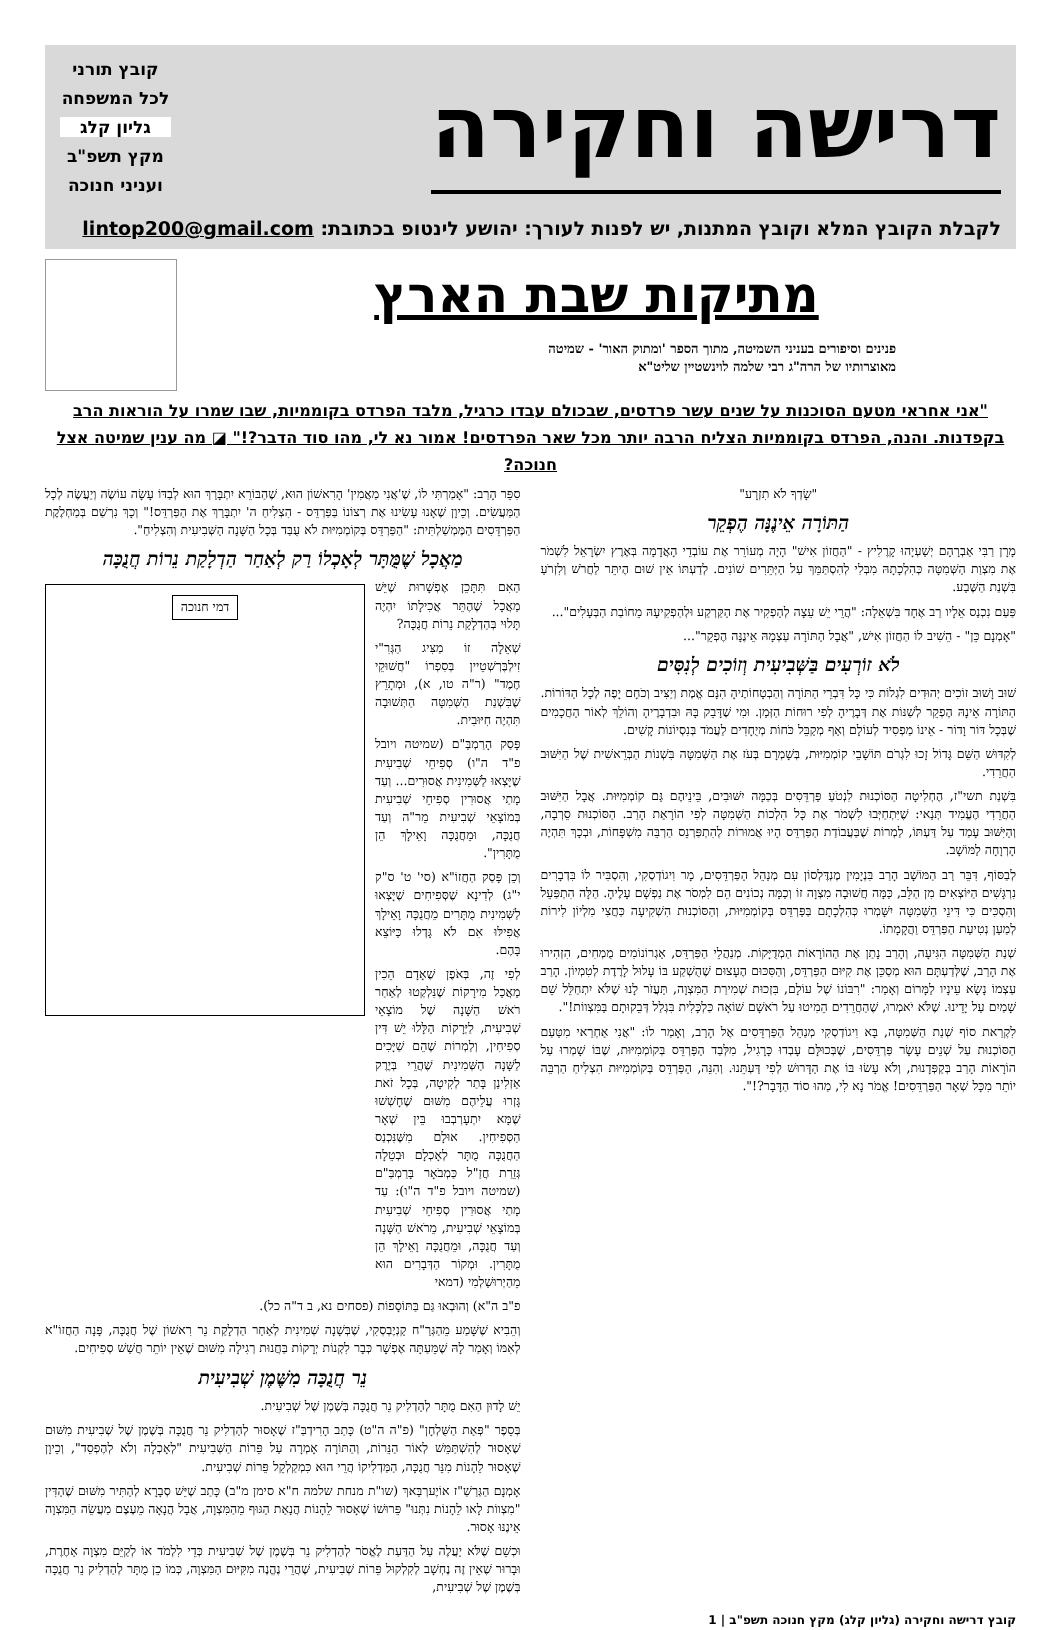דרישה וחקירה
קובץ תורני
לכל המשפחה
גליון קלג
מקץ תשפ"ב
ועניני חנוכה
לקבלת הקובץ המלא וקובץ המתנות, יש לפנות לעורך: יהושע לינטופ בכתובת: lintop200@gmail.com
מתיקות שבת הארץ
פנינים וסיפורים בעניני השמיטה, מתוך הספר 'ומתוק האור' - שמיטה
מאוצרותיו של הרה"ג רבי שלמה לוינשטיין שליט"א
"אני אחראי מטעם הסוכנות על שנים עשר פרדסים, שבכולם עבדו כרגיל, מלבד הפרדס בקוממיות, שבו שמרו על הוראות הרב בקפדנות. והנה, הפרדס בקוממיות הצליח הרבה יותר מכל שאר הפרדסים! אמור נא לי, מהו סוד הדבר?!" ◪ מה ענין שמיטה אצל חנוכה?
"שָׂדְךָ לֹא תִזְרָע"
הַתּוֹרָה אֵינֶנָּה הֶפְקֵר
מָרָן רַבִּי אַבְרָהָם יְשַׁעְיָהוּ קָרֶלִיץ - "הַחֲזוֹן אִישׁ" הָיָה מְעוֹרֵר אֶת עוֹבְדֵי הָאֲדָמָה בְּאֶרֶץ יִשְׂרָאֵל לִשְׁמֹר אֶת מִצְוַת הַשְּׁמִטָּה כְּהִלְכָתָהּ מִבְּלִי לְהִסְתַּמֵּךְ עַל הַיְּתֵּרִים שׁוֹנִים. לְדַעְתּוֹ אֵין שׁוּם הֶיתֵּר לַחֲרֹשׁ וְלִזְרֹעַ בִּשְׁנַת הַשֶּׁבַע.
פַּעַם נִכְנַס אֵלָיו רַב אֶחָד בִּשְׁאֵלָה: "הֲרֵי יֵשׁ עֵצָה לְהַפְקִיר אֶת הַקַּרְקַע וּלְהַפְקִיעָהּ מֵחוֹבַת הַבְּעָלִים"...
"אָמְנָם כֵּן" - הֵשִׁיב לוֹ הַחֲזוֹן אִישׁ, "אֲבָל הַתּוֹרָה עַצְמָהּ אֵינֶנָּה הֶפְקֵר"...
לֹא זוֹרְעִים בַּשְּׁבִיעִית וְזוֹכִים לְנִסִּים
שׁוּב וָשׁוּב זוֹכִים יְהוּדִים לִגְלוֹת כִּי כָּל דִּבְרֵי הַתּוֹרָה וְהַבְטָחוֹתֶיהָ הִנָּם אֱמֶת וְיַצִּיב וְכֹחָם יָפֶה לְכָל הַדּוֹרוֹת. הַתּוֹרָה אֵינָהּ הֶפְקֵר לְשַׁנּוֹת אֶת דְּבָרֶיהָ לְפִי רוּחוֹת הַזְּמַן. וּמִי שֶׁדָּבֵק בָּהּ וּבִדְבָרֶיהָ וְהוֹלֵךְ לְאוֹר הַחֲכָמִים שֶׁבְּכָל דּוֹר וָדוֹר - אֵינוֹ מַפְסִיד לְעוֹלָם וְאַף מְקַבֵּל כֹּחוֹת מְיֻחָדִים לַעֲמֹד בְּנִסְיוֹנוֹת קָשִׁים.
לְקִדּוּשׁ הַשֵּׁם גָּדוֹל זָכוּ לִגְרֹם תּוֹשָׁבֵי קוֹמְמִיּוּת, בְּשָׁמְרָם בְּעֹז אֶת הַשְּׁמִטָּה בִּשְׁנוֹת הַבְּרֵאשִׁית שֶׁל הַיִּשּׁוּב הַחֲרֵדִי.
בִּשְׁנַת תשי"ז, הֶחְלִיטָה הַסּוֹכְנוּת לִנְטֹעַ פַּרְדֵּסִים בְּכַמָּה יִשּׁוּבִים, בֵּינֵיהֶם גַּם קוֹמְמִיּוּת. אֲבָל הַיִּשּׁוּב הַחֲרֵדִי הֶעֱמִיד תְּנַאי: שֶׁיִּתְחַיְּבוּ לִשְׁמֹר אֶת כָּל הִלְכוֹת הַשְּׁמִטָּה לְפִי הוֹרָאַת הָרַב. הַסּוֹכְנוּת סֵרְבָה, וְהַיִּשּׁוּב עָמַד עַל דַּעְתּוֹ, לַמְרוֹת שֶׁבַּעֲבוֹדַת הַפַּרְדֵּס הָיוּ אֲמוּרוֹת לְהִתְפַּרְנֵס הַרְבֵּה מִשְׁפָּחוֹת, וּבְכָךְ תִּהְיֶה הָרְוָחָה לַמּוֹשָׁב.
לְבַסּוֹף, דִּבֵּר רַב הַמּוֹשָׁב הָרַב בִּנְיָמִין מֶנְדֶּלְסוֹן עִם מְנַהֵל הַפַּרְדֵּסִים, מָר וִיגוֹדְסְקִי, וְהִסְבִּיר לוֹ בִּדְבָרִים נִרְגָּשִׁים הַיּוֹצְאִים מִן הַלֵּב, כַּמָּה חֲשׁוּבָה מִצְוָה זוֹ וְכַמָּה נְכוֹנִים הֵם לִמְסֹר אֶת נַפְשָׁם עָלֶיהָ. הַלָּה הִתְפַּעֵל וְהִסְכִּים כִּי דִּינֵי הַשְּׁמִטָּה יִשָּׁמְרוּ כְּהִלְכָתָם בַּפַּרְדֵּס בְּקוֹמְמִיּוּת, וְהַסּוֹכְנוּת הִשְׁקִיעָה כַּחֲצִי מִלְיוֹן לִירוֹת לְמַעַן נְטִיעַת הַפַּרְדֵּס וַהֲקָמָתוֹ.
שְׁנַת הַשְּׁמִטָּה הִגִּיעָה, וְהָרַב נָתַן אֶת הַהוֹרָאוֹת הַמְדֻיָּקוֹת. מְנַהֲלֵי הַפַּרְדֵּס, אַגְרוֹנוֹמִים מֻמְחִים, הִזְהִירוּ אֶת הָרַב, שֶׁלְּדַעְתָּם הוּא מְסַכֵּן אֶת קִיּוּם הַפַּרְדֵּס, וְהַסִּכּוּם הֶעָצוּם שֶׁהֻשְׁקַע בּוֹ עָלוּל לָרֶדֶת לְטִמְיוֹן. הָרַב עַצְמוֹ נָשָׂא עֵינָיו לַמָּרוֹם וְאָמַר: "רִבּוֹנוֹ שֶׁל עוֹלָם, בִּזְכוּת שְׁמִירַת הַמִּצְוָה, תַּעֲזֹר לָנוּ שֶׁלֹּא יִתְחַלֵּל שֵׁם שָׁמַיִם עַל יָדֵינוּ. שֶׁלֹּא יֹאמְרוּ, שֶׁהַחֲרֵדִים הֵמִיטוּ עַל רֹאשָׁם שׁוֹאָה כַּלְכָּלִית בִּגְלַל דְּבֵקוּתָם בַּמִּצְווֹת!".
לִקְרַאת סוֹף שְׁנַת הַשְּׁמִטָּה, בָּא וִיגוֹדְסְקִי מְנַהֵל הַפַּרְדֵּסִים אֶל הָרַב, וְאָמַר לוֹ: "אֲנִי אַחְרַאי מִטַּעַם הַסּוֹכְנוּת עַל שְׁנֵים עָשָׂר פַּרְדֵּסִים, שֶׁבְּכוּלָּם עָבְדוּ כָּרָגִיל, מִלְּבַד הַפַּרְדֵּס בְּקוֹמְמִיּוּת, שֶׁבּוֹ שָׁמְרוּ עַל הוֹרָאוֹת הָרַב בְּקַפְּדָנוּת, וְלֹא עָשׂוּ בּוֹ אֶת הַדָּרוּשׁ לְפִי דַּעְתֵּנוּ. וְהִנֵּה, הַפַּרְדֵּס בְּקוֹמְמִיּוּת הִצְלִיחַ הַרְבֵּה יוֹתֵר מִכָּל שְׁאָר הַפַּרְדֵּסִים! אֱמֹר נָא לִי, מַהוּ סוֹד הַדָּבָר?!".
סִפֵּר הָרַב: "אָמַרְתִּי לוֹ, שֶׁ'אֲנִי מַאֲמִין' הָרִאשׁוֹן הוּא, שֶׁהַבּוֹרֵא יִתְבָּרַךְ הוּא לְבַדּוֹ עָשָׂה עוֹשֶׂה וְיַעֲשֶׂה לְכָל הַמַּעֲשִׂים. וְכֵיוָן שֶׁאָנוּ עָשִׂינוּ אֶת רְצוֹנוֹ בַּפַּרְדֵּס - הִצְלִיחַ ה' יִתְבָּרַךְ אֶת הַפַּרְדֵּס!" וְכָךְ נִרְשַׁם בְּמַחְלֶקֶת הַפַּרְדֵּסִים הַמֶּמְשַׁלְתִּית: "הַפַּרְדֵּס בְּקוֹמְמִיּוּת לֹא עֻבַּד בְּכָל הַשָּׁנָה הַשְּׁבִיעִית וְהִצְלִיחַ".
מַאֲכָל שֶׁמֻּתָּר לְאָכְלוֹ רַק לְאַחַר הַדְלָקַת נֵרוֹת חֲנֻכָּה
הַאִם תִּתָּכֵן אֶפְשָׁרוּת שֶׁיֵּשׁ מַאֲכָל שֶׁהֶתֵּר אֲכִילָתוֹ יִהְיֶה תָּלוּי בְּהַדְלָקַת נֵרוֹת חֲנֻכָּה?
שְׁאֵלָה זוֹ מַצִּיג הַגְּרִ"י זִילְבֶּרְשְׁטֵיין בְּסִפְרוֹ "חֲשׁוּקֵי חֶמֶד" (ר"ה טו, א), וּמְתָרֵץ שֶׁבִּשְׁנַת הַשְּׁמִטָּה הַתְּשׁוּבָה תִּהְיֶה חִיּוּבִית.
פָּסַק הָרַמְבַּ"ם (שמיטה ויובל פ"ד ה"ו) סְפִיחֵי שְׁבִיעִית שֶׁיָּצְאוּ לַשְּׁמִינִית אֲסוּרִים... וְעַד מָתַי אֲסוּרִין סְפִיחֵי שְׁבִיעִית בְּמוֹצָאֵי שְׁבִיעִית מֵר"ה וְעַד חֲנֻכָּה, וּמֵחֲנֻכָּה וָאֵילָךְ הֵן מֻתָּרִין".
וְכֵן פָּסַק הַחֲזוֹ"א (סי' ט' ס"ק י"ג) לְדִינָא שֶׁסְּפִיחִים שֶׁיָּצְאוּ לַשְּׁמִינִית מֻתָּרִים מֵחֲנֻכָּה וָאֵילָךְ אֲפִילּוּ אִם לֹא גָּדְלוּ כַּיּוֹצֵא בָּהֶם.
לְפִי זֶה, בְּאֹפֶן שֶׁאָדָם הֵכִין מַאֲכַל מִירָקוֹת שֶׁנִּלְקְטוּ לְאַחַר רֹאשׁ הַשָּׁנָה שֶׁל מוֹצָאֵי שְׁבִיעִית, לַיְּרָקוֹת הַלָּלוּ יֵשׁ דִּין סְפִיחִין, וְלַמְרוֹת שֶׁהֵם שַׁיָּכִים לַשָּׁנָה הַשְּׁמִינִית שֶׁהֲרֵי בְּיֶרֶק אַזְלִינַן בָּתַר לְקִיטָה, בְּכָל זֹאת גָּזְרוּ עֲלֵיהֶם מִשּׁוּם שֶׁחָשְׁשׁוּ שֶׁמָּא יִתְעָרְבְבוּ בֵּין שְׁאָר הַסְּפִיחִין. אוּלָם מִשֶּׁנִּכְנַס הַחֲנֻכָּה מֻתָּר לְאָכְלָם וּבְטֵלָה גְּזֵרַת חֲזַ"ל כַּמְבֹאָר בָּרַמְבַּ"ם (שמיטה ויובל פ"ד ה"ו): עַד מָתַי אֲסוּרִין סְפִיחֵי שְׁבִיעִית בְּמוֹצָאֵי שְׁבִיעִית, מֵרֹאשׁ הַשָּׁנָה וְעַד חֲנֻכָּה, וּמֵחֲנֻכָּה וָאֵילָךְ הֵן מֻתָּרִין. וּמְקוֹר הַדְּבָרִים הוּא מֵהַיְרוּשַׁלְמִי (דמאי
דמי חנוכה
פ"ב ה"א) וְהוּבְאוּ גַּם בַּתּוֹסָפוֹת (פסחים נא, ב ד"ה כל).
וְהֵבִיא שֶׁשָּׁמַע מֵהַגְּרַ"ח קַנְיֶבְסְקִי, שֶׁבְּשָׁנָה שְׁמִינִית לְאַחַר הַדְלָקַת נֵר רִאשׁוֹן שֶׁל חֲנֻכָּה, פָּנָה הַחֲזוֹ"א לְאִמּוֹ וְאָמַר לָהּ שֶׁמֵּעַתָּה אֶפְשָׁר כְּבָר לִקְנוֹת יְרָקוֹת בַּחֲנוּת רְגִילָה מִשּׁוּם שֶׁאֵין יוֹתֵר חֲשַׁשׁ סְפִיחִים.
נֵר חֲנֻכָּה מִשֶּׁמֶן שְׁבִיעִית
יֵשׁ לָדוּן הַאִם מֻתָּר לְהַדְלִיק נֵר חֲנֻכָּה בְּשֶׁמֶן שֶׁל שְׁבִיעִית.
בְּסֵפֶר "פְּאַת הַשֻּׁלְחָן" (פ"ה ה"ט) כָּתַב הָרִידְבַּ"ז שֶׁאָסוּר לְהַדְלִיק נֵר חֲנֻכָּה בְּשֶׁמֶן שֶׁל שְׁבִיעִית מִשּׁוּם שֶׁאָסוּר לְהִשְׁתַּמֵּשׁ לְאוֹר הַנֵּרוֹת, וְהַתּוֹרָה אָמְרָה עַל פֵּרוֹת הַשְּׁבִיעִית "לְאָכְלָה וְלֹא לְהֶפְסֵד", וְכֵיוָן שֶׁאָסוּר לֵהָנוֹת מִנֵּר חֲנֻכָּה, הַמַּדְלִיקוֹ הֲרֵי הוּא כִּמְקַלְקֵל פֵּרוֹת שְׁבִיעִית.
אָמְנָם הַגְּרַשַׁ"ז אוֹיֶערְבַּאךְ (שו"ת מנחת שלמה ח"א סימן מ"ב) כָּתַב שֶׁיֵּשׁ סְבָרָא לְהַתִּיר מִשּׁוּם שֶׁהַדִּין "מִצְווֹת לָאו לֵהָנוֹת נִתְּנוּ" פֵּרוּשׁוֹ שֶׁאָסוּר לֵהָנוֹת הֲנָאַת הַגּוּף מֵהַמִּצְוָה, אֲבָל הֲנָאָה מֵעֶצֶם מַעֲשֵׂה הַמִּצְוָה אֵינֶנּוּ אָסוּר.
וּכְשֵׁם שֶׁלֹּא יַעֲלֶה עַל הַדַּעַת לֶאֱסֹר לְהַדְלִיק נֵר בְּשֶׁמֶן שֶׁל שְׁבִיעִית כְּדֵי לִלְמֹד אוֹ לְקַיֵּם מִצְוָה אַחֶרֶת, וּבָרוּר שֶׁאֵין זֶה נֶחְשָׁב לְקִלְקוּל פֵּרוֹת שְׁבִיעִית, שֶׁהֲרֵי נֶהֱנֶה מִקִּיּוּם הַמִּצְוָה, כְּמוֹ כֵן מֻתָּר לְהַדְלִיק נֵר חֲנֻכָּה בְּשֶׁמֶן שֶׁל שְׁבִיעִית,
קובץ דרישה וחקירה (גליון קלג) מקץ חנוכה תשפ"ב | 1